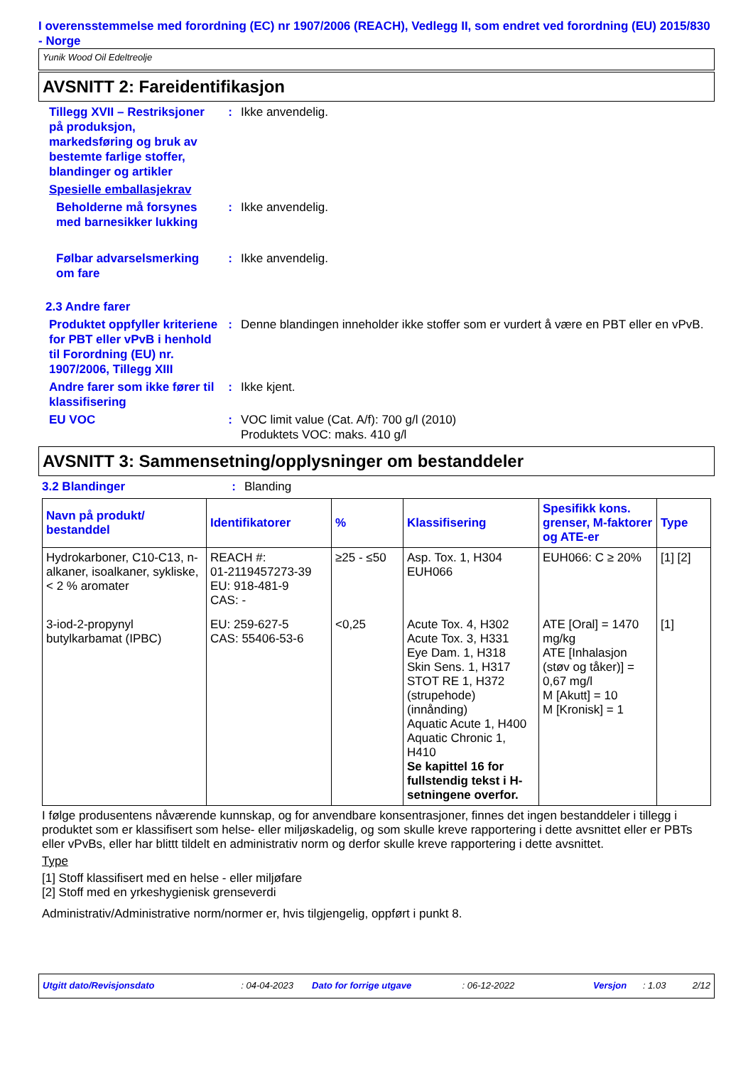I overensstemmelse med forordning (EC) nr 1907/2006 (REACH), Vedlegg II, som endret ved forordning (EU) 2015/830 - Norge
Yunik Wood Oil Edeltreolje
AVSNITT 2: Fareidentifikasjon
Tillegg XVII – Restriksjoner på produksjon, markedsføring og bruk av bestemte farlige stoffer, blandinger og artikler
: Ikke anvendelig.
Spesielle emballasjekrav
Beholderne må forsynes med barnesikker lukking
: Ikke anvendelig.
Følbar advarselsmerking om fare
: Ikke anvendelig.
2.3 Andre farer
Produktet oppfyller kriteriene for PBT eller vPvB i henhold til Forordning (EU) nr. 1907/2006, Tillegg XIII
: Denne blandingen inneholder ikke stoffer som er vurdert å være en PBT eller en vPvB.
Andre farer som ikke fører til klassifisering
: Ikke kjent.
EU VOC : VOC limit value (Cat. A/f): 700 g/l (2010)
Produktets VOC: maks. 410 g/l
AVSNITT 3: Sammensetning/opplysninger om bestanddeler
3.2 Blandinger : Blanding
| Navn på produkt/ bestanddel | Identifikatorer | % | Klassifisering | Spesifikk kons. grenser, M-faktorer og ATE-er | Type |
| --- | --- | --- | --- | --- | --- |
| Hydrokarboner, C10-C13, n-alkaner, isoalkaner, sykliske, < 2 % aromater | REACH #: 01-2119457273-39 EU: 918-481-9 CAS: - | ≥25 - ≤50 | Asp. Tox. 1, H304 EUH066 | EUH066: C ≥ 20% | [1] [2] |
| 3-iod-2-propynyl butylkarbamat (IPBC) | EU: 259-627-5 CAS: 55406-53-6 | <0,25 | Acute Tox. 4, H302 Acute Tox. 3, H331 Eye Dam. 1, H318 Skin Sens. 1, H317 STOT RE 1, H372 (strupehode) (innånding) Aquatic Acute 1, H400 Aquatic Chronic 1, H410 Se kapittel 16 for fullstendig tekst i H-setningene overfor. | ATE [Oral] = 1470 mg/kg ATE [Inhalasjon (støv og tåker)] = 0,67 mg/l M [Akutt] = 10 M [Kronisk] = 1 | [1] |
I følge produsentens nåværende kunnskap, og for anvendbare konsentrasjoner, finnes det ingen bestanddeler i tillegg i produktet som er klassifisert som helse- eller miljøskadelig, og som skulle kreve rapportering i dette avsnittet eller er PBTs eller vPvBs, eller har blittt tildelt en administrativ norm og derfor skulle kreve rapportering i dette avsnittet.
Type
[1] Stoff klassifisert med en helse - eller miljøfare
[2] Stoff med en yrkeshygienisk grenseverdi
Administrativ/Administrative norm/normer er, hvis tilgjengelig, oppført i punkt 8.
Utgitt dato/Revisjonsdato: 04-04-2023 Dato for forrige utgave: 06-12-2022 Versjon: 1.03 2/12